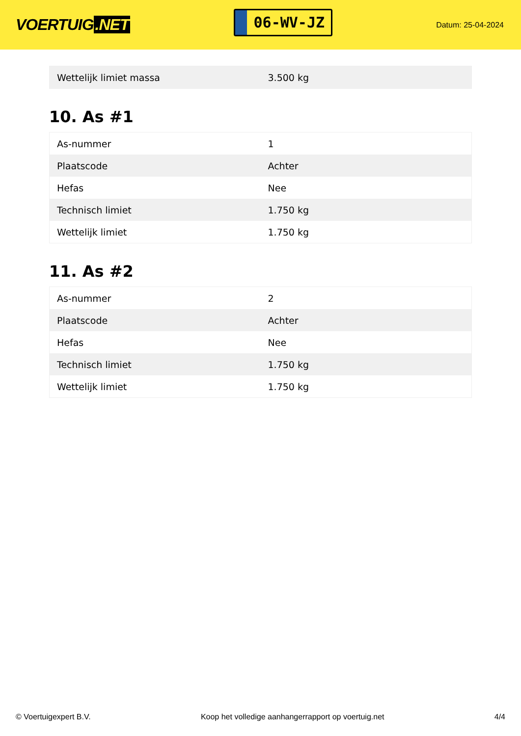VOERTUIG.NET
06-WV-JZ
Datum: 25-04-2024
| Wettelijk limiet massa | 3.500 kg |
10. As #1
| As-nummer | 1 |
| Plaatscode | Achter |
| Hefas | Nee |
| Technisch limiet | 1.750 kg |
| Wettelijk limiet | 1.750 kg |
11. As #2
| As-nummer | 2 |
| Plaatscode | Achter |
| Hefas | Nee |
| Technisch limiet | 1.750 kg |
| Wettelijk limiet | 1.750 kg |
© Voertuigexpert B.V. Koop het volledige aanhangerrapport op voertuig.net 4/4